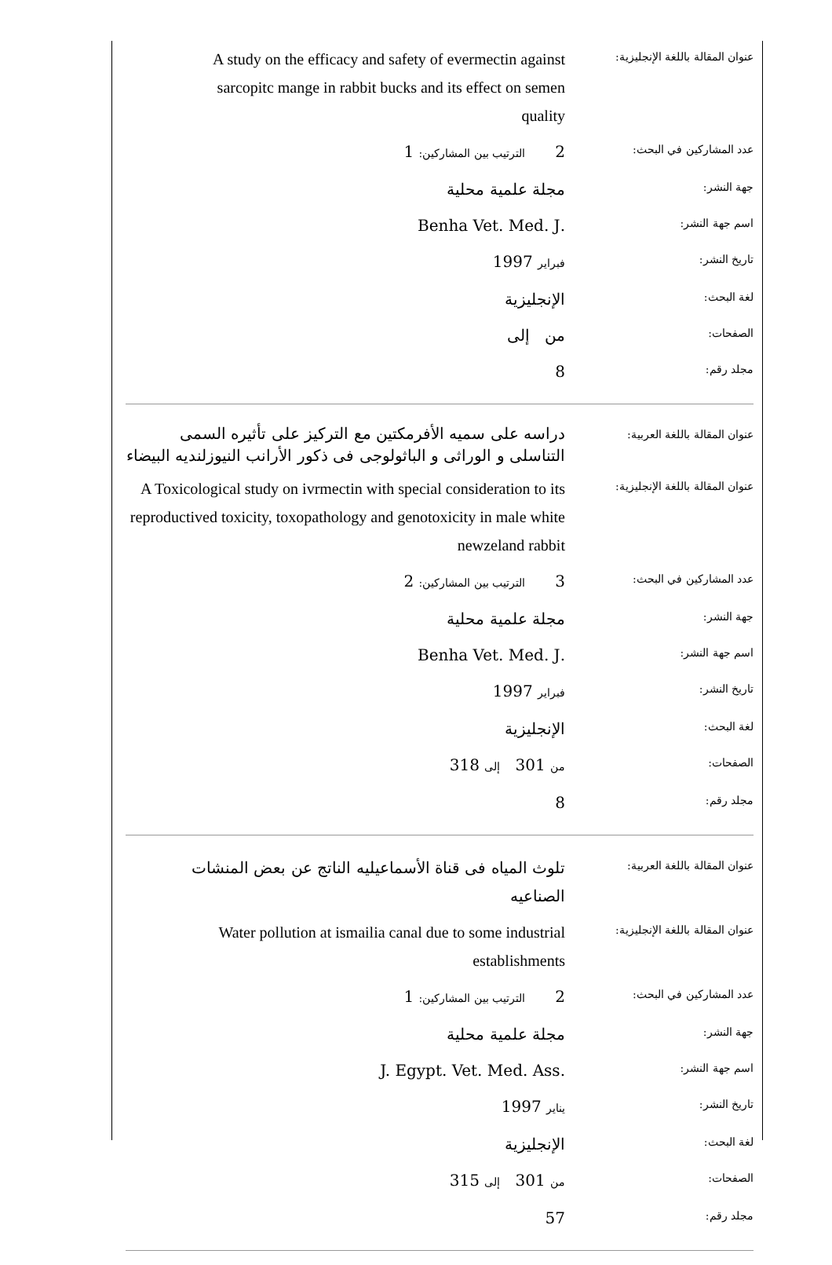| عنوان المقالة باللغة الإنجليزية: | A study on the efficacy and safety of evermectin against sarcopitc mange in rabbit bucks and its effect on semen quality |
| عدد المشاركين في البحث: | 2 الترتيب بين المشاركين: 1 |
| جهة النشر: | مجلة علمية محلية |
| اسم جهة النشر: | .Benha Vet. Med. J |
| تاريخ النشر: | فبراير 1997 |
| لغة البحث: | الإنجليزية |
| الصفحات: | من إلى |
| مجلد رقم: | 8 |
| عنوان المقالة باللغة العربية: | دراسه على سميه الأفرمكتين مع التركيز على تأثيره السمى التناسلى و الوراثى و الباثولوجى فى ذكور الأرانب النيوزلنديه البيضاء |
| عنوان المقالة باللغة الإنجليزية: | A Toxicological study on ivrmectin with special consideration to its reproductived toxicity, toxopathology and genotoxicity in male white newzeland rabbit |
| عدد المشاركين في البحث: | 3 الترتيب بين المشاركين: 2 |
| جهة النشر: | مجلة علمية محلية |
| اسم جهة النشر: | .Benha Vet. Med. J |
| تاريخ النشر: | فبراير 1997 |
| لغة البحث: | الإنجليزية |
| الصفحات: | من 301 إلى 318 |
| مجلد رقم: | 8 |
| عنوان المقالة باللغة العربية: | تلوث المياه فى قناة الأسماعيليه الناتج عن بعض المنشات الصناعيه |
| عنوان المقالة باللغة الإنجليزية: | Water pollution at ismailia canal due to some industrial establishments |
| عدد المشاركين في البحث: | 2 الترتيب بين المشاركين: 1 |
| جهة النشر: | مجلة علمية محلية |
| اسم جهة النشر: | .J. Egypt. Vet. Med. Ass |
| تاريخ النشر: | يناير 1997 |
| لغة البحث: | الإنجليزية |
| الصفحات: | من 301 إلى 315 |
| مجلد رقم: | 57 |